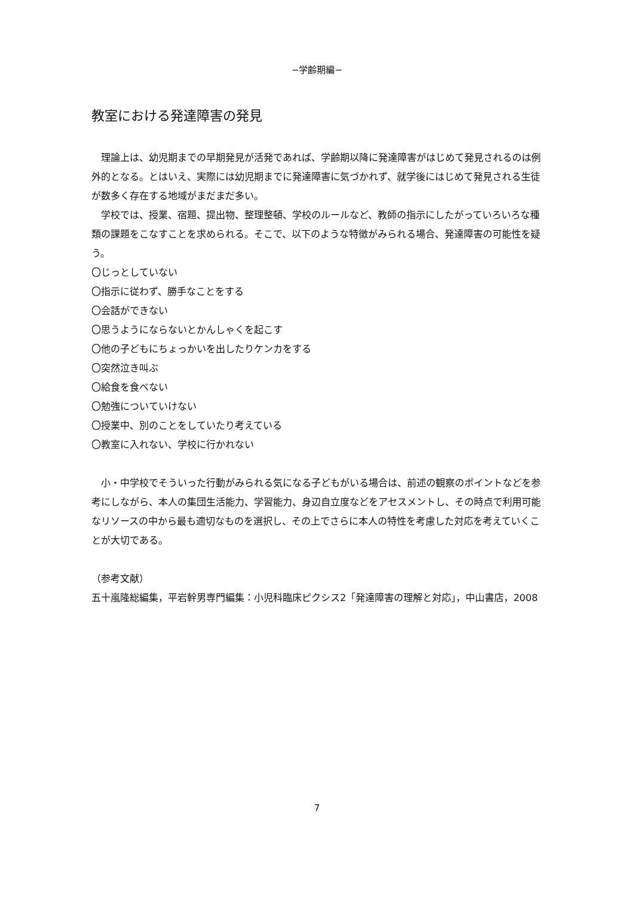−学齢期編−
教室における発達障害の発見
　理論上は、幼児期までの早期発見が活発であれば、学齢期以降に発達障害がはじめて発見されるのは例外的となる。とはいえ、実際には幼児期までに発達障害に気づかれず、就学後にはじめて発見される生徒が数多く存在する地域がまだまだ多い。
　学校では、授業、宿題、提出物、整理整頓、学校のルールなど、教師の指示にしたがっていろいろな種類の課題をこなすことを求められる。そこで、以下のような特徴がみられる場合、発達障害の可能性を疑う。
〇じっとしていない
〇指示に従わず、勝手なことをする
〇会話ができない
〇思うようにならないとかんしゃくを起こす
〇他の子どもにちょっかいを出したりケンカをする
〇突然泣き叫ぶ
〇給食を食べない
〇勉強についていけない
〇授業中、別のことをしていたり考えている
〇教室に入れない、学校に行かれない
　小・中学校でそういった行動がみられる気になる子どもがいる場合は、前述の観察のポイントなどを参考にしながら、本人の集団生活能力、学習能力、身辺自立度などをアセスメントし、その時点で利用可能なリソースの中から最も適切なものを選択し、その上でさらに本人の特性を考慮した対応を考えていくことが大切である。
（参考文献）
五十嵐隆総編集，平岩幹男専門編集：小児科臨床ピクシス2「発達障害の理解と対応」，中山書店，2008
7